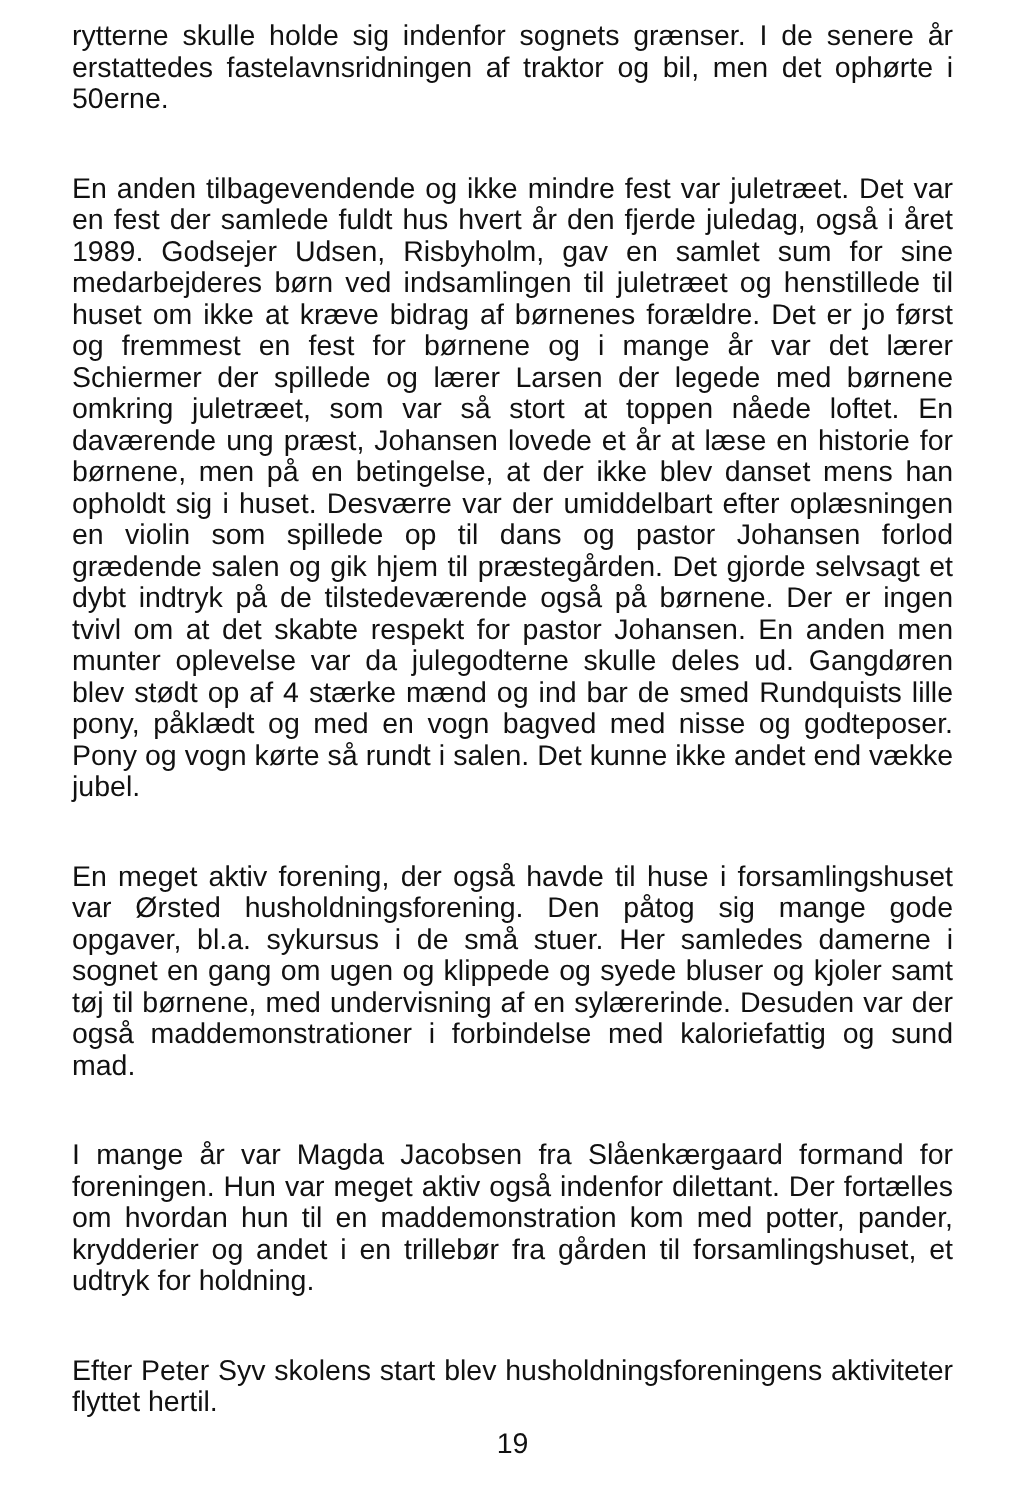rytterne skulle holde sig indenfor sognets grænser. I de senere år erstattedes fastelavnsridningen af traktor og bil, men det ophørte i 50erne.
En anden tilbagevendende og ikke mindre fest var juletræet. Det var en fest der samlede fuldt hus hvert år den fjerde juledag, også i året 1989. Godsejer Udsen, Risbyholm, gav en samlet sum for sine medarbejderes børn ved indsamlingen til juletræet og henstillede til huset om ikke at kræve bidrag af børnenes forældre. Det er jo først og fremmest en fest for børnene og i mange år var det lærer Schiermer der spillede og lærer Larsen der legede med børnene omkring juletræet, som var så stort at toppen nåede loftet. En daværende ung præst, Johansen lovede et år at læse en historie for børnene, men på en betingelse, at der ikke blev danset mens han opholdt sig i huset. Desværre var der umiddelbart efter oplæsningen en violin som spillede op til dans og pastor Johansen forlod grædende salen og gik hjem til præstegården. Det gjorde selvsagt et dybt indtryk på de tilstedeværende også på børnene. Der er ingen tvivl om at det skabte respekt for pastor Johansen. En anden men munter oplevelse var da julegodterne skulle deles ud. Gangdøren blev stødt op af 4 stærke mænd og ind bar de smed Rundquists lille pony, påklædt og med en vogn bagved med nisse og godteposer. Pony og vogn kørte så rundt i salen. Det kunne ikke andet end vække jubel.
En meget aktiv forening, der også havde til huse i forsamlingshuset var Ørsted husholdningsforening. Den påtog sig mange gode opgaver, bl.a. sykursus i de små stuer. Her samledes damerne i sognet en gang om ugen og klippede og syede bluser og kjoler samt tøj til børnene, med undervisning af en sylærerinde. Desuden var der også maddemonstrationer i forbindelse med kaloriefattig og sund mad.
I mange år var Magda Jacobsen fra Slåenkærgaard formand for foreningen. Hun var meget aktiv også indenfor dilettant. Der fortælles om hvordan hun til en maddemonstration kom med potter, pander, krydderier og andet i en trillebør fra gården til forsamlingshuset, et udtryk for holdning.
Efter Peter Syv skolens start blev husholdningsforeningens aktiviteter flyttet hertil.
19